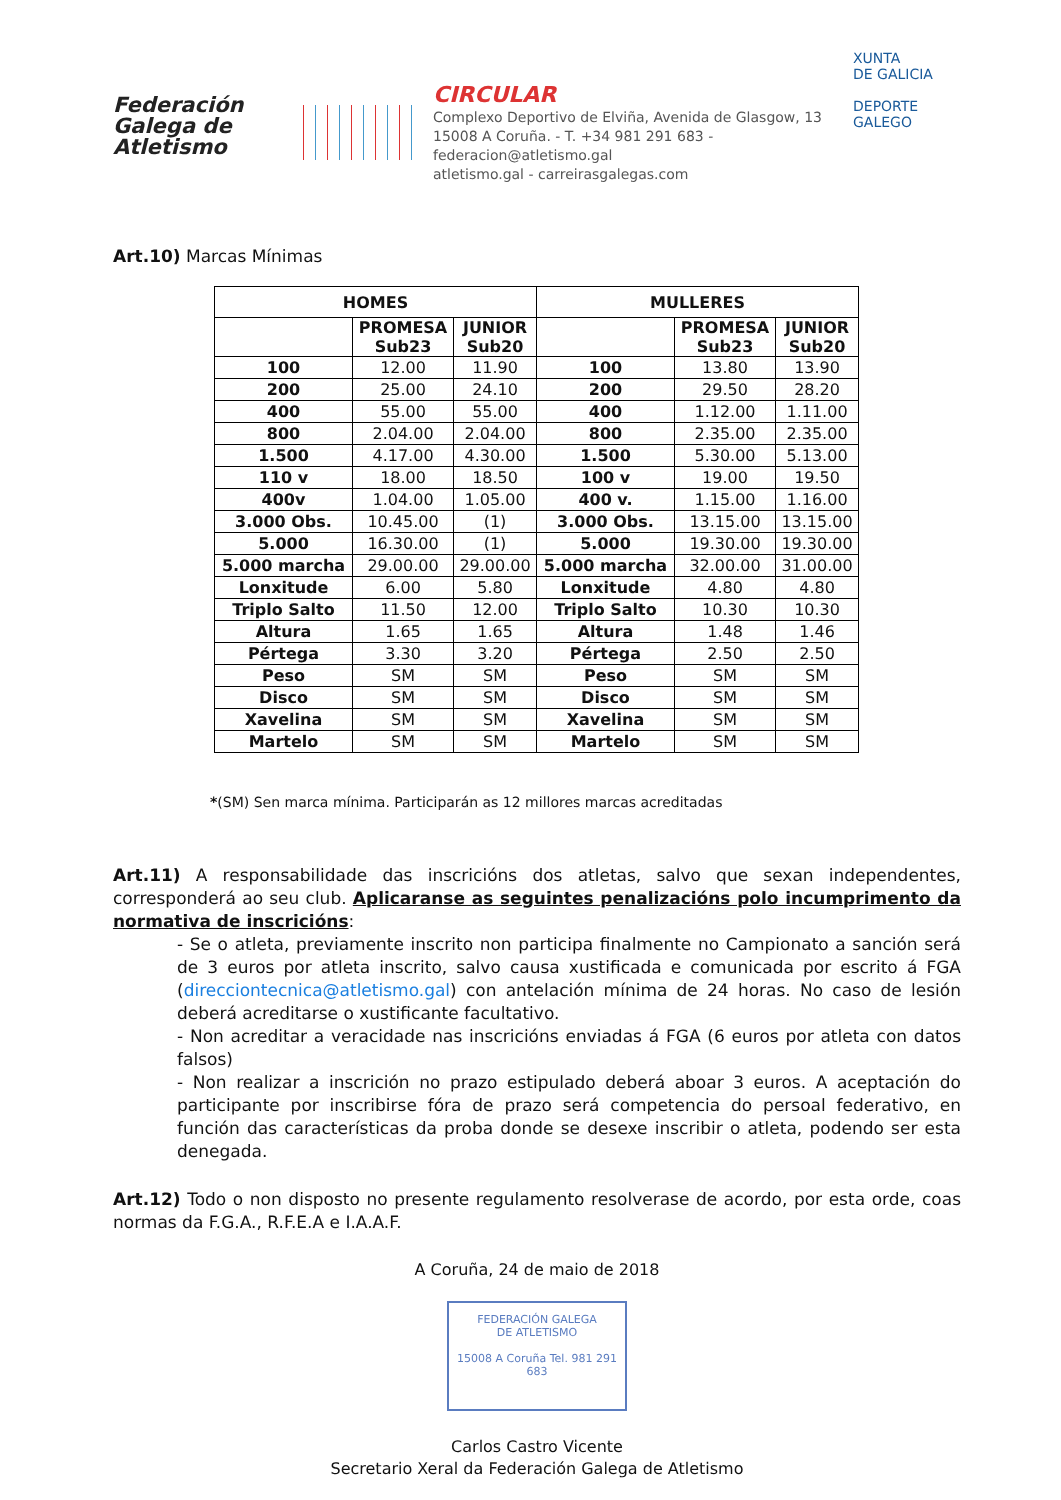Federación
Galega de
Atletismo
CIRCULAR
Complexo Deportivo de Elviña, Avenida de Glasgow, 13
15008 A Coruña. - T. +34 981 291 683 - federacion@atletismo.gal
atletismo.gal - carreirasgalegas.com
XUNTA
DE GALICIA
DEPORTE
GALEGO
Art.10) Marcas Mínimas
| HOMES | | | MULLERES | | |
| --- | --- | --- | --- | --- | --- |
| | PROMESA Sub23 | JUNIOR Sub20 | | PROMESA Sub23 | JUNIOR Sub20 |
| 100 | 12.00 | 11.90 | 100 | 13.80 | 13.90 |
| 200 | 25.00 | 24.10 | 200 | 29.50 | 28.20 |
| 400 | 55.00 | 55.00 | 400 | 1.12.00 | 1.11.00 |
| 800 | 2.04.00 | 2.04.00 | 800 | 2.35.00 | 2.35.00 |
| 1.500 | 4.17.00 | 4.30.00 | 1.500 | 5.30.00 | 5.13.00 |
| 110 v | 18.00 | 18.50 | 100 v | 19.00 | 19.50 |
| 400v | 1.04.00 | 1.05.00 | 400 v. | 1.15.00 | 1.16.00 |
| 3.000 Obs. | 10.45.00 | (1) | 3.000 Obs. | 13.15.00 | 13.15.00 |
| 5.000 | 16.30.00 | (1) | 5.000 | 19.30.00 | 19.30.00 |
| 5.000 marcha | 29.00.00 | 29.00.00 | 5.000 marcha | 32.00.00 | 31.00.00 |
| Lonxitude | 6.00 | 5.80 | Lonxitude | 4.80 | 4.80 |
| Triplo Salto | 11.50 | 12.00 | Triplo Salto | 10.30 | 10.30 |
| Altura | 1.65 | 1.65 | Altura | 1.48 | 1.46 |
| Pértega | 3.30 | 3.20 | Pértega | 2.50 | 2.50 |
| Peso | SM | SM | Peso | SM | SM |
| Disco | SM | SM | Disco | SM | SM |
| Xavelina | SM | SM | Xavelina | SM | SM |
| Martelo | SM | SM | Martelo | SM | SM |
*(SM) Sen marca mínima. Participarán as 12 millores marcas acreditadas
Art.11) A responsabilidade das inscricións dos atletas, salvo que sexan independentes, corresponderá ao seu club. Aplicaranse as seguintes penalizacións polo incumprimento da normativa de inscricións:
- Se o atleta, previamente inscrito non participa finalmente no Campionato a sanción será de 3 euros por atleta inscrito, salvo causa xustificada e comunicada por escrito á FGA (direcciontecnica@atletismo.gal) con antelación mínima de 24 horas. No caso de lesión deberá acreditarse o xustificante facultativo.
- Non acreditar a veracidade nas inscricións enviadas á FGA (6 euros por atleta con datos falsos)
- Non realizar a inscrición no prazo estipulado deberá aboar 3 euros. A aceptación do participante por inscribirse fóra de prazo será competencia do persoal federativo, en función das características da proba donde se desexe inscribir o atleta, podendo ser esta denegada.
Art.12) Todo o non disposto no presente regulamento resolverase de acordo, por esta orde, coas normas da F.G.A., R.F.E.A e I.A.A.F.
A Coruña, 24 de maio de 2018
FEDERACIÓN GALEGA
DE ATLETISMO
15008 A Coruña Tel. 981 291 683
Carlos Castro Vicente
Secretario Xeral da Federación Galega de Atletismo